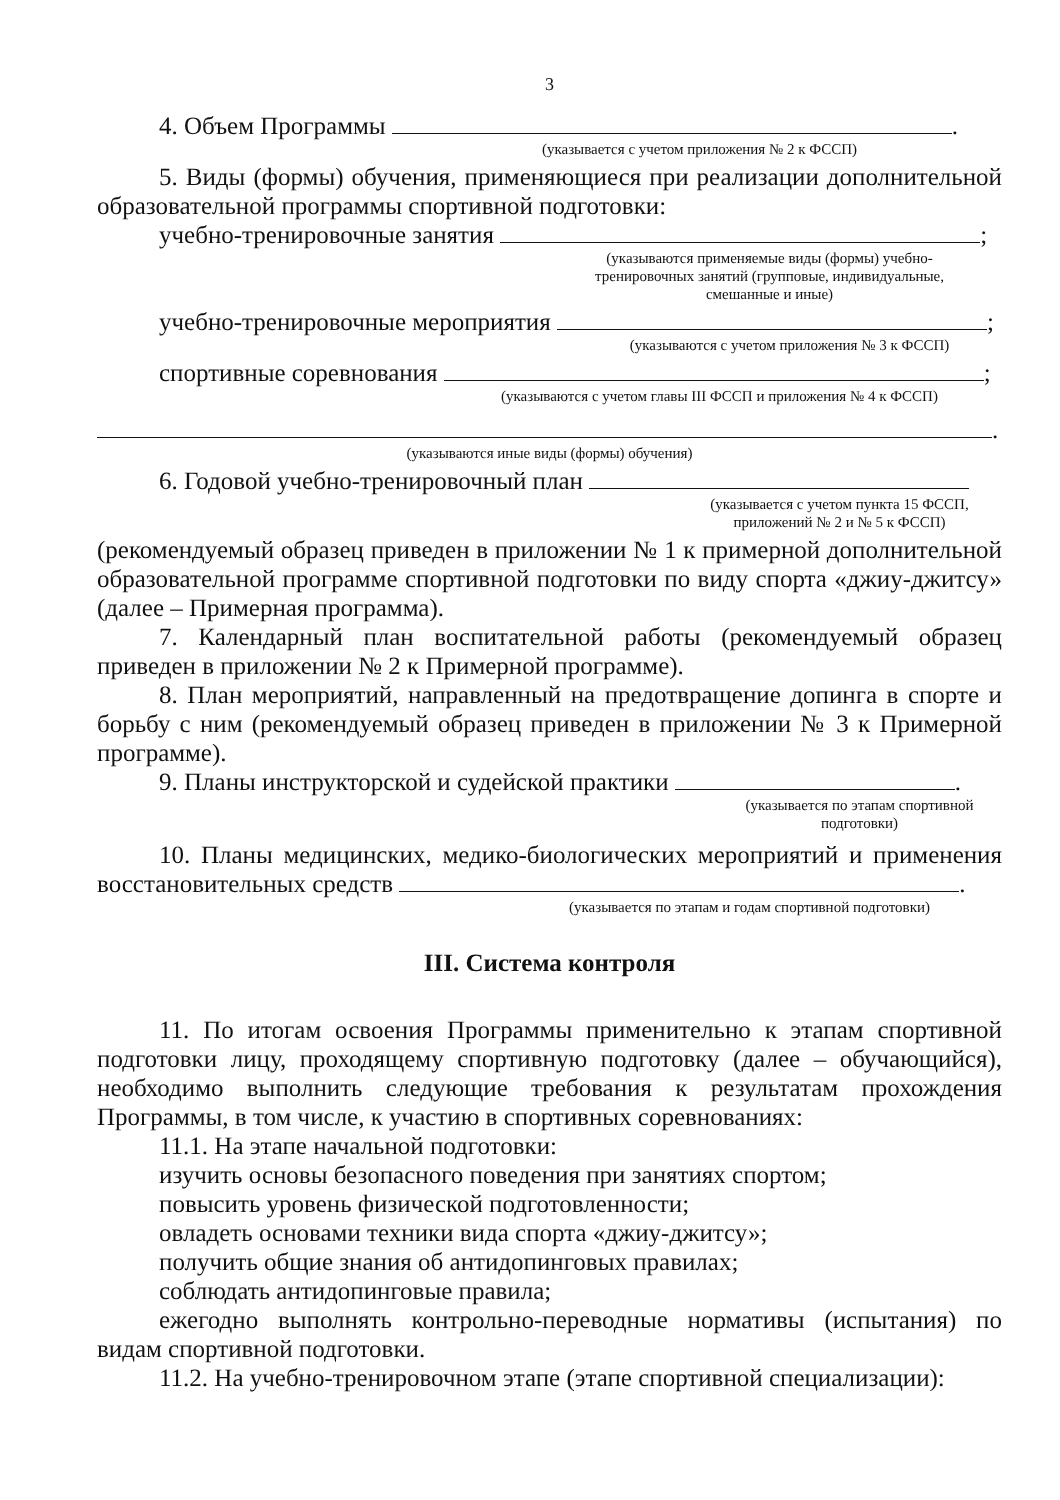3
4. Объем Программы .
(указывается с учетом приложения № 2 к ФССП)
5. Виды (формы) обучения, применяющиеся при реализации дополнительной образовательной программы спортивной подготовки:
учебно-тренировочные занятия ;
(указываются применяемые виды (формы) учебно-
тренировочных занятий (групповые, индивидуальные,
смешанные и иные)
учебно-тренировочные мероприятия ;
(указываются с учетом приложения № 3 к ФССП)
спортивные соревнования ;
(указываются с учетом главы III ФССП и приложения № 4 к ФССП)
.
(указываются иные виды (формы) обучения)
6. Годовой учебно-тренировочный план
(указывается с учетом пункта 15 ФССП,
приложений № 2 и № 5 к ФССП)
(рекомендуемый образец приведен в приложении № 1 к примерной дополнительной образовательной программе спортивной подготовки по виду спорта «джиу-джитсу» (далее – Примерная программа).
7. Календарный план воспитательной работы (рекомендуемый образец приведен в приложении № 2 к Примерной программе).
8. План мероприятий, направленный на предотвращение допинга в спорте и борьбу с ним (рекомендуемый образец приведен в приложении № 3 к Примерной программе).
9. Планы инструкторской и судейской практики .
(указывается по этапам спортивной
подготовки)
10. Планы медицинских, медико-биологических мероприятий и применения восстановительных средств .
(указывается по этапам и годам спортивной подготовки)
III. Система контроля
11. По итогам освоения Программы применительно к этапам спортивной подготовки лицу, проходящему спортивную подготовку (далее – обучающийся), необходимо выполнить следующие требования к результатам прохождения Программы, в том числе, к участию в спортивных соревнованиях:
11.1. На этапе начальной подготовки:
изучить основы безопасного поведения при занятиях спортом;
повысить уровень физической подготовленности;
овладеть основами техники вида спорта «джиу-джитсу»;
получить общие знания об антидопинговых правилах;
соблюдать антидопинговые правила;
ежегодно выполнять контрольно-переводные нормативы (испытания) по видам спортивной подготовки.
11.2. На учебно-тренировочном этапе (этапе спортивной специализации):